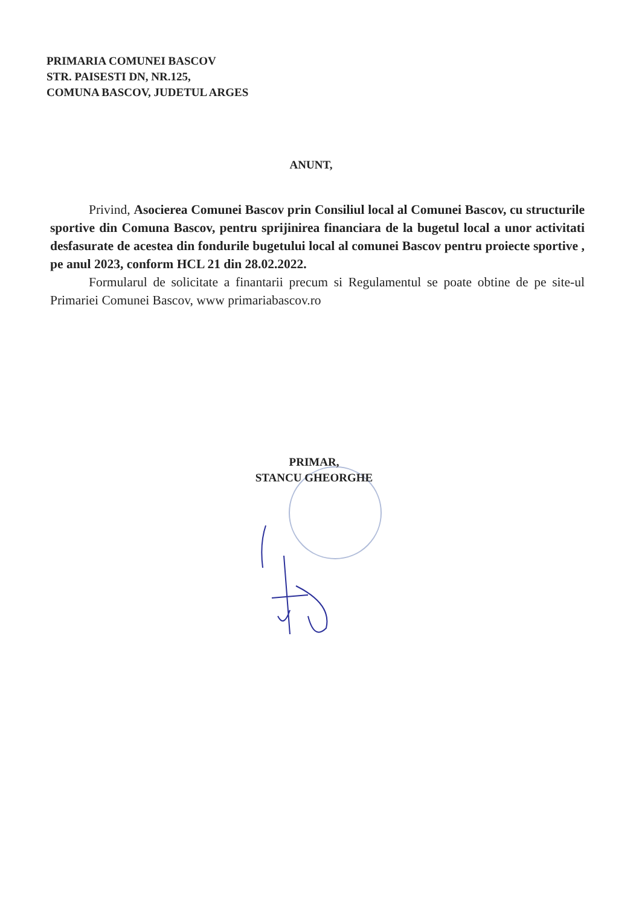PRIMARIA COMUNEI BASCOV
STR. PAISESTI DN, NR.125,
COMUNA BASCOV, JUDETUL ARGES
ANUNT,
Privind, Asocierea Comunei Bascov prin Consiliul local al Comunei Bascov, cu structurile sportive din Comuna Bascov, pentru sprijinirea financiara de la bugetul local a unor activitati desfasurate de acestea din fondurile bugetului local al comunei Bascov pentru proiecte sportive , pe anul 2023, conform HCL 21 din 28.02.2022.
Formularul de solicitate a finantarii precum si Regulamentul se poate obtine de pe site-ul Primariei Comunei Bascov, www primariabascov.ro
PRIMAR,
STANCU GHEORGHE